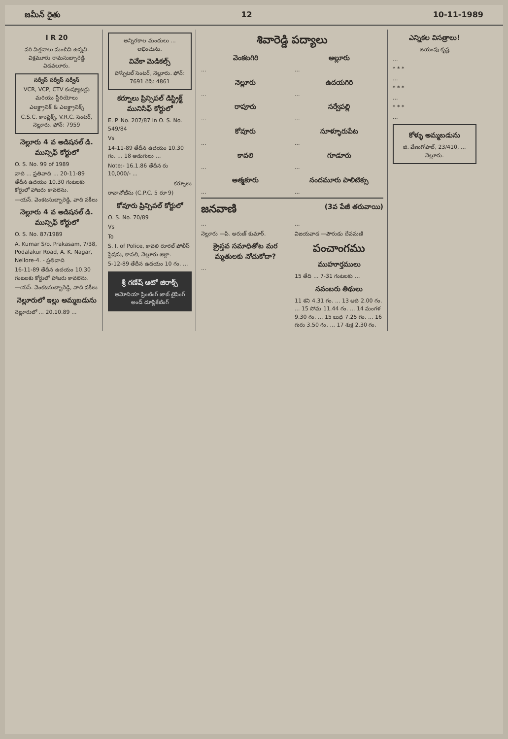జమీన్ రైతు 12 10-11-1989
I R 20
వరి విత్తనాలు మంచివి ఉన్నవి. విక్రమూరు రామసుబ్బారెడ్డి విడవలూరు.
సర్వీస్ సర్వీస్ సర్వీస్
VCR, VCP, CTV కంప్యూటర్లు మరియు స్టీరియోలు
ఎలక్ట్రానిక్ & ఎలక్ట్రానిక్స్
C.S.C. కాంప్లెక్స్, V.R.C. సెంటర్, నెల్లూరు. ఫోన్: 7959
నెల్లూరు 4 వ అడిషనల్ డి. మున్సిఫ్ కోర్టులో
O. S. No. 99 of 1989
వాది ... ప్రతివాది ... 20-11-89 తేదీన ఉదయం 10.30 గంటలకు కోర్టులో హాజరు కావలెను.
—యస్. వెంకటసుబ్బారెడ్డి, వాది వకీలు
నెల్లూరు 4 వ అడిషనల్ డి. మున్సిఫ్ కోర్టులో
O. S. No. 87/1989
A. Kumar S/o. Prakasam, 7/38, Podalakur Road, A. K. Nagar, Nellore-4. - ప్రతివాది
16-11-89 తేదీన ఉదయం 10.30 గంటలకు కోర్టులో హాజరు కావలెను.
—యస్. వెంకటసుబ్బారెడ్డి, వాది వకీలు
నెల్లూరులో ఇల్లు అమ్మబడును
నెల్లూరులో ... 20.10.89 ...
అన్నిరకాల మందులు ... లభించును.
వివేకా మెడికల్స్
హాస్పిటల్ సెంటర్, నెల్లూరు. ఫోన్: 7691 రెసి: 4861
కర్నూలు ప్రిన్సిపల్ డిస్ట్రిక్ట్ మునిసిఫ్ కోర్టులో
E. P. No. 207/87 in O. S. No. 549/84
Vs
14-11-89 తేదీన ఉదయం 10.30 గం. ... 18 అడుగులు ...
Note:- 16.1.86 తేదీన రు 10,000/- ...
కర్నూలు
రావానోటీసు (C.P.C. 5 రూ 9)
కోవూరు ప్రిన్సిపల్ కోర్టులో
O. S. No. 70/89
Vs
To
S. I. of Police, కావలి రూరల్ పోలీస్ స్టేషను, కావలి, నెల్లూరు జిల్లా.
5-12-89 తేదీన ఉదయం 10 గం. ...
శ్రీ గణేష్ ఆటో జిరాక్స్
అమోనియా ప్రింటింగ్ జాబ్ టైపింగ్ అండ్ డూప్లికేటింగ్
శివారెడ్డి పద్యాలు
వెంకటగిరి
...
నెల్లూరు
...
రాపూరు
...
కోవూరు
...
కావలి
...
ఆత్మకూరు
...
అల్లూరు
...
ఉదయగిరి
...
సర్వేపల్లి
...
సూళ్ళూరుపేట
...
గూడూరు
...
నందమూరు పాలిటిక్సు
...
జనవాణి
(3వ పేజీ తరువాయి)
...
నెల్లూరు —పి. అరుణ్ కుమార్.
క్రైస్తవ సమాధితోట మర మ్మతులకు నోచుకోదా?
...
...
విజయవాడ —పౌరుడు దేవమణి
పంచాంగము
ముహూర్తములు
15 తేది ... 7-31 గంటలకు ...
నవంబరు తిథులు
11 శని 4.31 గం. ... 13 ఆది 2.00 గం. ... 15 సోమ 11.44 గం. ... 14 మంగళ 9.30 గం. ... 15 బుధ 7.25 గం. ... 16 గురు 3.50 గం. ... 17 శుక్ర 2.30 గం.
ఎన్నికల విసత్రాలు!
జయంపు కృష్ణ
...
* * *
...
* * *
...
* * *
...
కోళ్ళు అమ్మబడును
జి. వేణుగోపాల్, 23/410, ... నెల్లూరు.